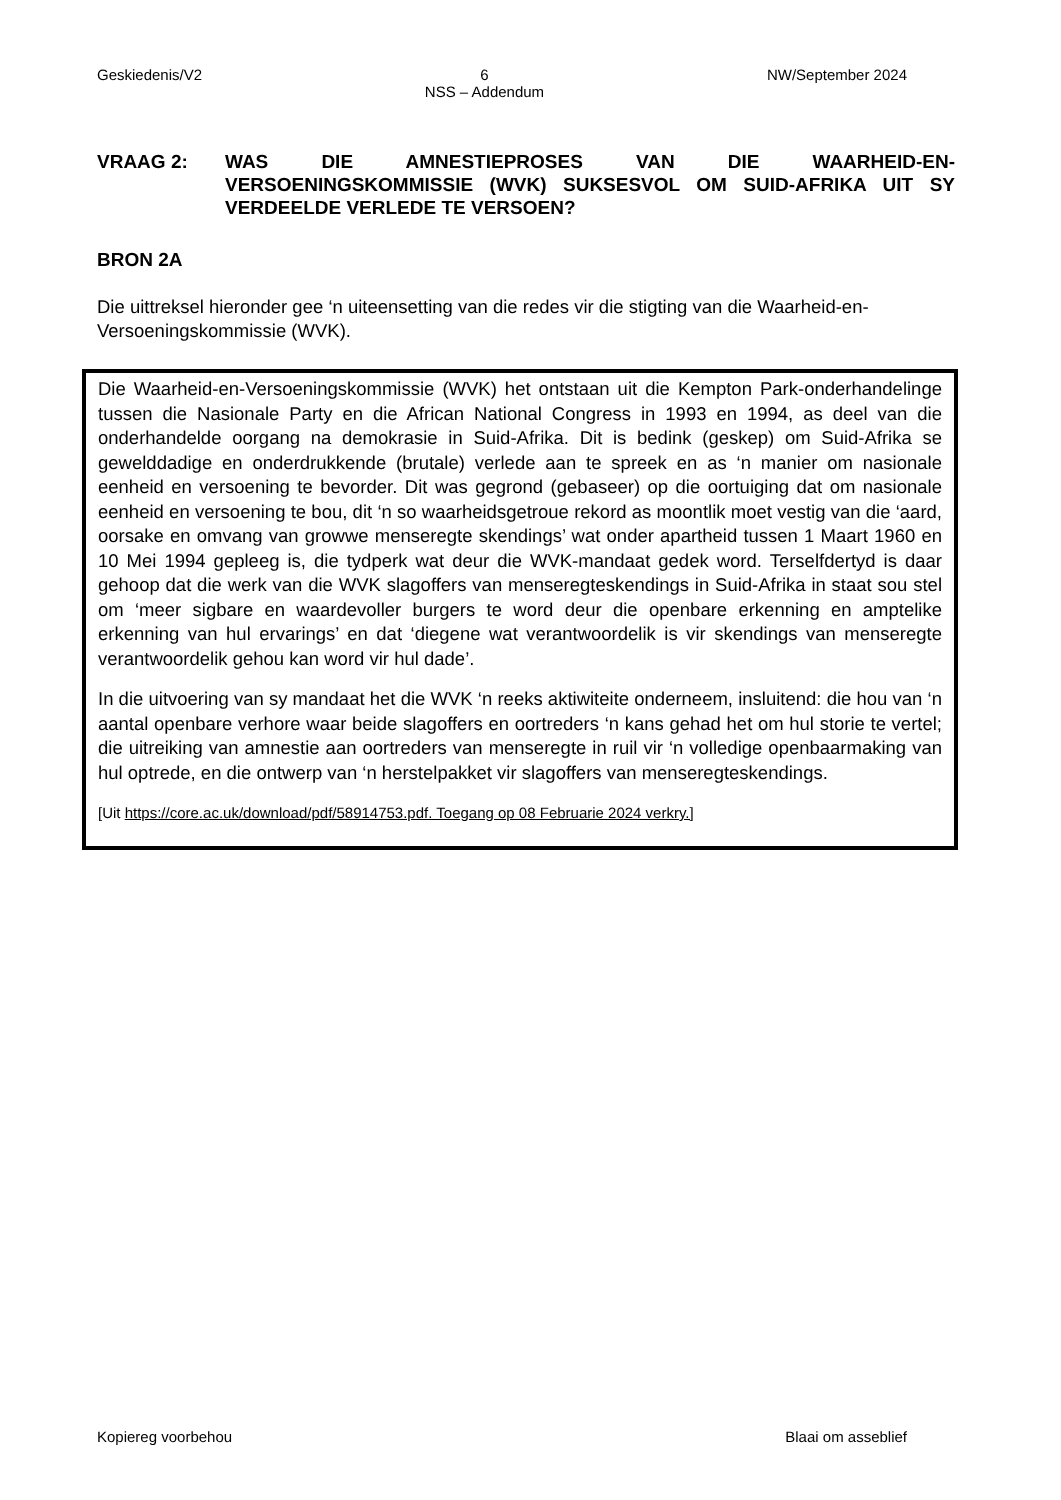Geskiedenis/V2 6
NSS – Addendum NW/September 2024
VRAAG 2: WAS DIE AMNESTIEPROSES VAN DIE WAARHEID-EN-VERSOENINGSKOMMISSIE (WVK) SUKSESVOL OM SUID-AFRIKA UIT SY VERDEELDE VERLEDE TE VERSOEN?
BRON 2A
Die uittreksel hieronder gee ‘n uiteensetting van die redes vir die stigting van die Waarheid-en-Versoeningskommissie (WVK).
Die Waarheid-en-Versoeningskommissie (WVK) het ontstaan uit die Kempton Park-onderhandelinge tussen die Nasionale Party en die African National Congress in 1993 en 1994, as deel van die onderhandelde oorgang na demokrasie in Suid-Afrika. Dit is bedink (geskep) om Suid-Afrika se gewelddadige en onderdrukkende (brutale) verlede aan te spreek en as ‘n manier om nasionale eenheid en versoening te bevorder. Dit was gegrond (gebaseer) op die oortuiging dat om nasionale eenheid en versoening te bou, dit ‘n so waarheidsgetroue rekord as moontlik moet vestig van die ‘aard, oorsake en omvang van growwe menseregte skendings’ wat onder apartheid tussen 1 Maart 1960 en 10 Mei 1994 gepleeg is, die tydperk wat deur die WVK-mandaat gedek word. Terselfdertyd is daar gehoop dat die werk van die WVK slagoffers van menseregteskendings in Suid-Afrika in staat sou stel om ‘meer sigbare en waardevoller burgers te word deur die openbare erkenning en amptelike erkenning van hul ervarings’ en dat ‘diegene wat verantwoordelik is vir skendings van menseregte verantwoordelik gehou kan word vir hul dade’.
In die uitvoering van sy mandaat het die WVK ‘n reeks aktiwiteite onderneem, insluitend: die hou van ‘n aantal openbare verhore waar beide slagoffers en oortreders ‘n kans gehad het om hul storie te vertel; die uitreiking van amnestie aan oortreders van menseregte in ruil vir ‘n volledige openbaarmaking van hul optrede, en die ontwerp van ‘n herstelpakket vir slagoffers van menseregteskendings.
[Uit https://core.ac.uk/download/pdf/58914753.pdf. Toegang op 08 Februarie 2024 verkry.]
Kopiereg voorbehou Blaai om asseblief